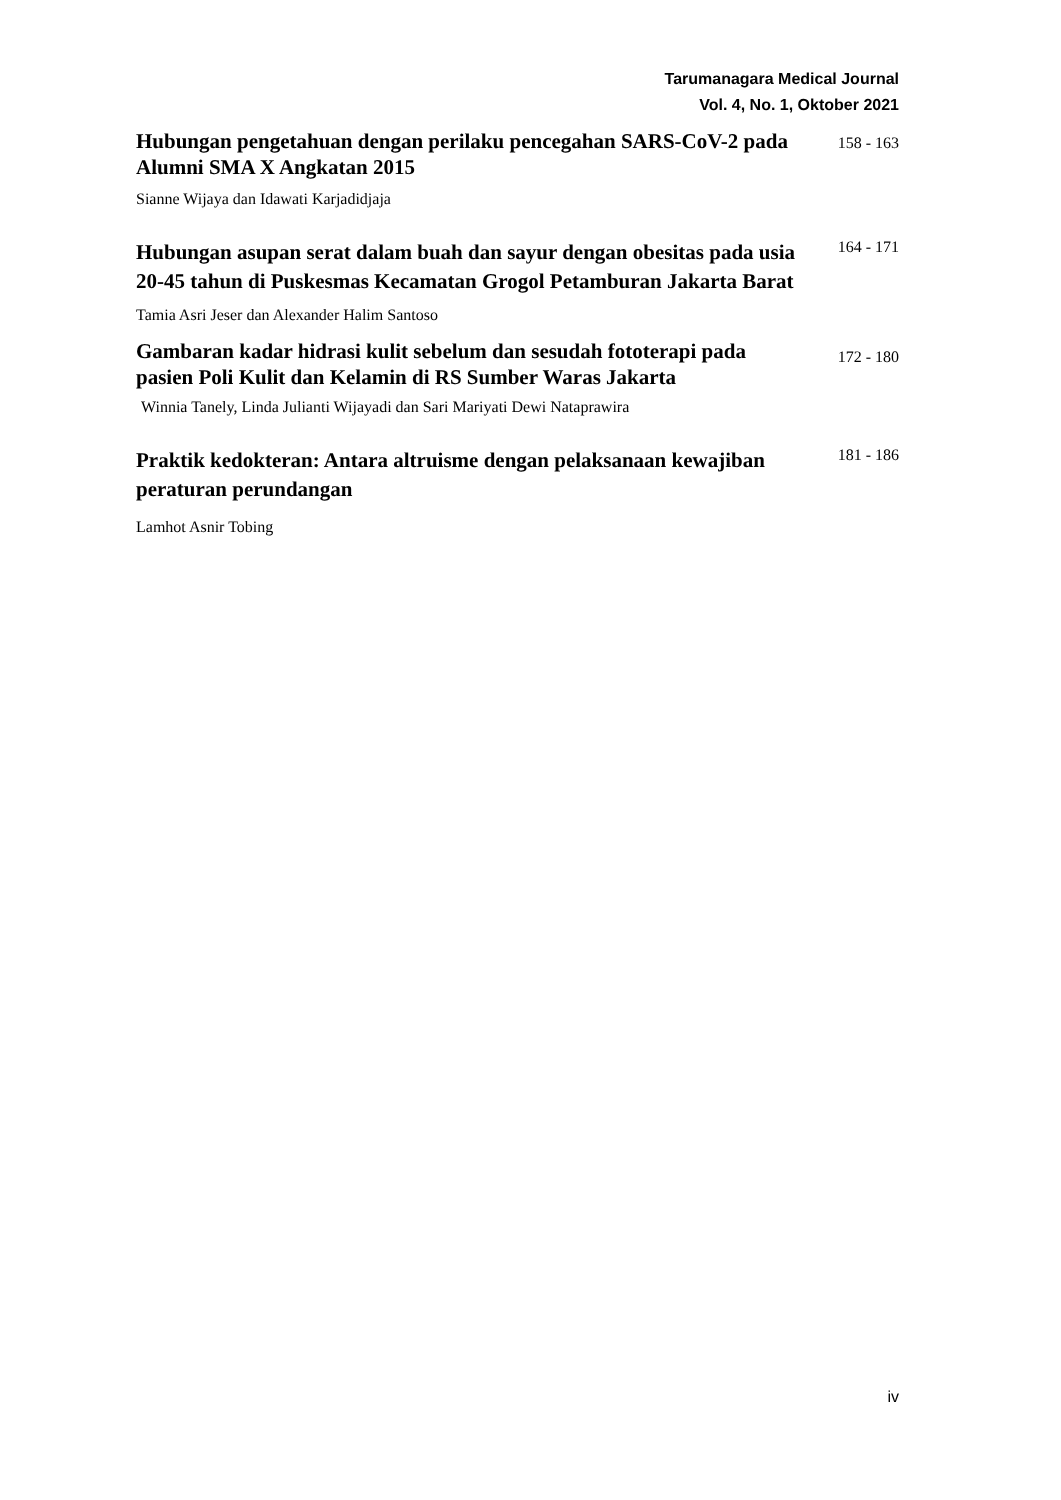Tarumanagara Medical Journal
Vol. 4, No. 1, Oktober 2021
Hubungan pengetahuan dengan perilaku pencegahan SARS-CoV-2 pada Alumni SMA X Angkatan 2015
158 - 163
Sianne Wijaya dan Idawati Karjadidjaja
Hubungan asupan serat dalam buah dan sayur dengan obesitas pada usia 20-45 tahun di Puskesmas Kecamatan Grogol Petamburan Jakarta Barat
164 - 171
Tamia Asri Jeser dan Alexander Halim Santoso
Gambaran kadar hidrasi kulit sebelum dan sesudah fototerapi pada pasien Poli Kulit dan Kelamin di RS Sumber Waras Jakarta
172 - 180
Winnia Tanely, Linda Julianti Wijayadi dan Sari Mariyati Dewi Nataprawira
Praktik kedokteran: Antara altruisme dengan pelaksanaan kewajiban peraturan perundangan
181 - 186
Lamhot Asnir Tobing
iv